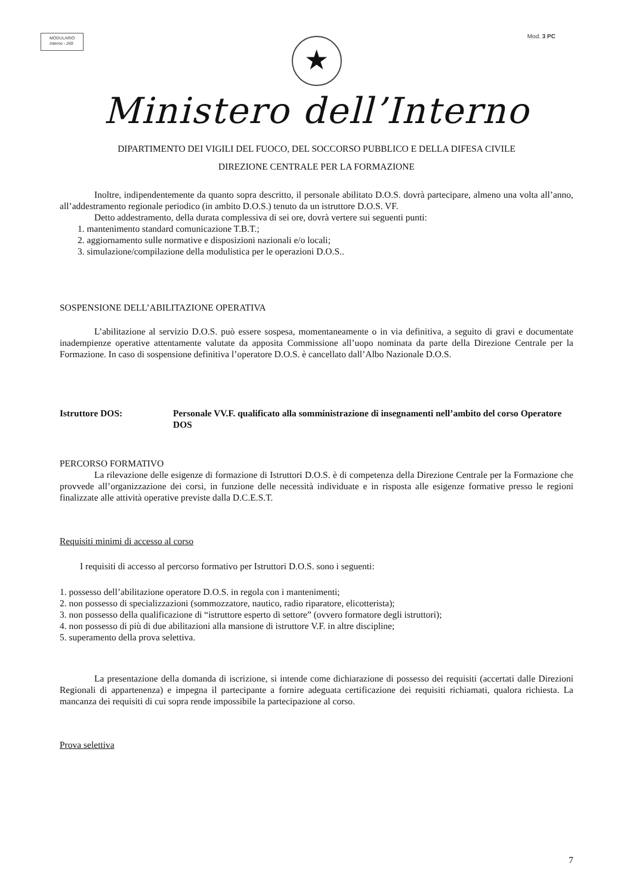MODULARIO
Interno - 269
Mod. 3 PC
★
Ministero dell’Interno
DIPARTIMENTO DEI VIGILI DEL FUOCO, DEL SOCCORSO PUBBLICO E DELLA DIFESA CIVILE
DIREZIONE CENTRALE PER LA FORMAZIONE
Inoltre, indipendentemente da quanto sopra descritto, il personale abilitato D.O.S. dovrà partecipare, almeno una volta all’anno, all’addestramento regionale periodico (in ambito D.O.S.) tenuto da un istruttore D.O.S. VF.
Detto addestramento, della durata complessiva di sei ore, dovrà vertere sui seguenti punti:
1. mantenimento standard comunicazione T.B.T.;
2. aggiornamento sulle normative e disposizioni nazionali e/o locali;
3. simulazione/compilazione della modulistica per le operazioni D.O.S..
SOSPENSIONE DELL’ABILITAZIONE OPERATIVA
L’abilitazione al servizio D.O.S. può essere sospesa, momentaneamente o in via definitiva, a seguito di gravi e documentate inadempienze operative attentamente valutate da apposita Commissione all’uopo nominata da parte della Direzione Centrale per la Formazione. In caso di sospensione definitiva l’operatore D.O.S. è cancellato dall’Albo Nazionale D.O.S.
Istruttore DOS: Personale VV.F. qualificato alla somministrazione di insegnamenti nell’ambito del corso Operatore DOS
PERCORSO FORMATIVO
La rilevazione delle esigenze di formazione di Istruttori D.O.S. è di competenza della Direzione Centrale per la Formazione che provvede all’organizzazione dei corsi, in funzione delle necessità individuate e in risposta alle esigenze formative presso le regioni finalizzate alle attività operative previste dalla D.C.E.S.T.
Requisiti minimi di accesso al corso
I requisiti di accesso al percorso formativo per Istruttori D.O.S. sono i seguenti:
1. possesso dell’abilitazione operatore D.O.S. in regola con i mantenimenti;
2. non possesso di specializzazioni (sommozzatore, nautico, radio riparatore, elicotterista);
3. non possesso della qualificazione di “istruttore esperto di settore” (ovvero formatore degli istruttori);
4. non possesso di più di due abilitazioni alla mansione di istruttore V.F. in altre discipline;
5. superamento della prova selettiva.
La presentazione della domanda di iscrizione, si intende come dichiarazione di possesso dei requisiti (accertati dalle Direzioni Regionali di appartenenza) e impegna il partecipante a fornire adeguata certificazione dei requisiti richiamati, qualora richiesta. La mancanza dei requisiti di cui sopra rende impossibile la partecipazione al corso.
Prova selettiva
7